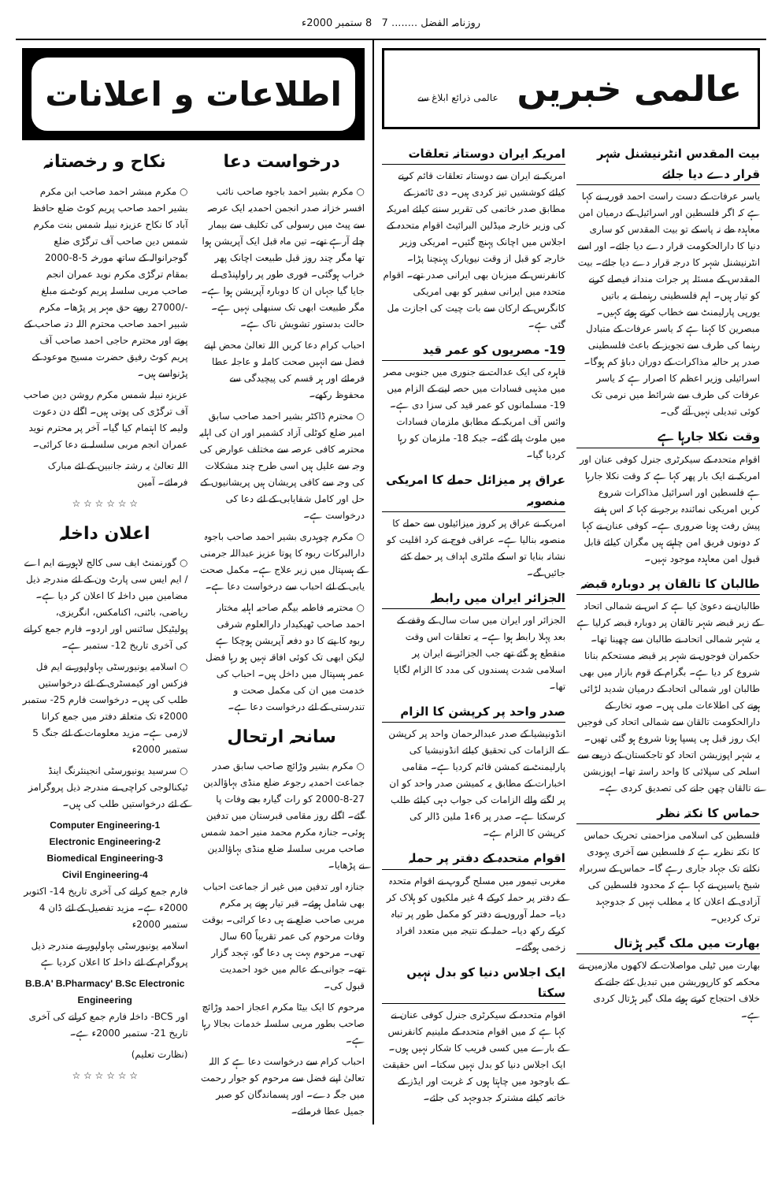روزنامہ الفضل ........ 7 8 ستمبر 2000ء
عالمی خبریں
عالمی ذرائع ابلاغ سے
بیت المقدس انٹرنیشنل شہر قرار دے دیا جائے
یاسر عرفات کے دست راست احمد قوریہ نے کہا ہے کہ اگر فلسطین اور اسرائیل کے درمیان امن معاہدہ طے نہ پاسکے تو بیت المقدس کو ساری دنیا کا دارالحکومت قرار دے دیا جائے۔ اور اسے انٹرنیشنل شہر کا درجہ قرار دے دیا جائے۔ بیت المقدس کے مسئلہ پر جرات مندانہ فیصلے کرنے کو تیار ہیں۔ اہم فلسطینی رہنما نے یہ باتیں یورپی پارلیمنٹ سے خطاب کرتے ہوئے کہیں۔ مبصرین کا کہنا ہے کہ یاسر عرفات کے متبادل رہنما کی طرف سے تجویز کے باعث فلسطینی صدر پر حالیہ مذاکرات کے دوران دباؤ کم ہوگا۔ اسرائیلی وزیر اعظم کا اصرار ہے کہ یاسر عرفات کی طرف سے شرائط میں نرمی تک کوئی تبدیلی نہیں آئے گی۔
وقت نکلا جارہا ہے
اقوام متحدہ کے سیکرٹری جنرل کوفی عنان اور امریکہ نے ایک بار پھر کہا ہے کہ وقت نکلا جارہا ہے فلسطین اور اسرائیل مذاکرات شروع کریں امریکی نمائندہ برجر نے کہا کہ اس ہفتے پیش رفت ہونا ضروری ہے۔ کوفی عنان نے کہا کہ دونوں فریق امن چاہتے ہیں مگران کیلئے قابل قبول امن معاہدہ موجود نہیں۔
طالبان کا تالقان پر دوبارہ قبضہ
طالبان نے دعویٰ کیا ہے کہ اس نے شمالی اتحاد کے زیر قبضہ شہر تالقان پر دوبارہ قبضہ کرلیا ہے یہ شہر شمالی اتحاد نے طالبان سے چھینا تھا۔ حکمران فوجوں نے شہر پر قبضہ مستحکم بنانا شروع کر دیا ہے۔ بگرام کے قوم بازار میں بھی طالبان اور شمالی اتحاد کے درمیان شدید لڑائی ہونے کی اطلاعات ملی ہیں۔ صوبہ تخار کے دارالحکومت تالقان سے شمالی اتحاد کی فوجیں ایک روز قبل ہی پسپا ہونا شروع ہو گئی تھیں۔ یہ شہر اپوزیشن اتحاد کو تاجکستان کے ذریعے سے اسلحہ کی سپلائی کا واحد راستہ تھا۔ اپوزیشن نے تالقان چھن جانے کی تصدیق کردی ہے۔
حماس کا نکتہ نظر
فلسطین کی اسلامی مزاحمتی تحریک حماس کا نکتہ نظریہ ہے کہ فلسطین سے آخری یہودی نکلنے تک جہاد جاری رہے گا۔ حماس کے سربراہ شیخ یاسین نے کہا ہے کہ محدود فلسطین کی آزادی کے اعلان کا یہ مطلب نہیں کہ جدوجہد ترک کردیں۔
بھارت میں ملک گیر ہڑتال
بھارت میں ٹیلی مواصلات کے لاکھوں ملازمین نے محکمہ کو کارپوریشن میں تبدیل کئے جانے کے خلاف احتجاج کرتے ہوئے ملک گیر ہڑتال کردی ہے۔
امریکہ ایران دوستانہ تعلقات
امریکہ نے ایران سے دوستانہ تعلقات قائم کرنے کیلئے کوششیں تیز کردی ہیں۔ دی ٹائمز کے مطابق صدر خاتمی کی تقریر سننے کیلئے امریکہ کی وزیر خارجہ میڈلین البرائیٹ اقوام متحدہ کے اجلاس میں اچانک پہنچ گئیں۔ امریکی وزیر خارجہ کو قبل از وقت نیویارک پہنچنا پڑا۔ کانفرنس کے میزبان بھی ایرانی صدر تھے۔ اقوام متحدہ میں ایرانی سفیر کو بھی امریکی کانگرس کے ارکان سے بات چیت کی اجازت مل گئی ہے۔
19- مصریوں کو عمر قید
قاہرہ کی ایک عدالت نے جنوری میں جنوبی مصر میں مذہبی فسادات میں حصہ لینے کے الزام میں 19- مسلمانوں کو عمر قید کی سزا دی ہے۔ وائس آف امریکہ کے مطابق ملزمان فسادات میں ملوث پائے گئے۔ جبکہ 18- ملزمان کو رہا کردیا گیا۔
عراق پر میزائل حملے کا امریکی منصوبہ
امریکہ نے عراق پر کروز میزائیلوں سے حملے کا منصوبہ بنالیا ہے۔ عراقی فوج نے کرد اقلیت کو نشانہ بنایا تو اسکے ملٹری اہداف پر حملے کئے جائیں گے۔
الجزائر ایران میں رابطہ
الجزائر اور ایران میں سات سال کے وقفے کے بعد پہلا رابطہ ہوا ہے۔ یہ تعلقات اس وقت منقطع ہو گئے تھے جب الجزائر نے ایران پر اسلامی شدت پسندوں کی مدد کا الزام لگایا تھا۔
صدر واحد پر کرپشن کا الزام
انڈونیشیا کے صدر عبدالرحمان واحد پر کرپشن کے الزامات کی تحقیق کیلئے انڈونیشیا کی پارلیمنٹ نے کمشن قائم کردیا ہے۔ مقامی اخبارات کے مطابق یہ کمیشن صدر واحد کو ان پر لگنے والے الزامات کی جواب دہی کیلئے طلب کرسکتا ہے۔ صدر پر 6ء1 ملین ڈالر کی کرپشن کا الزام ہے۔
اقوام متحدہ کے دفتر پر حملہ
مغربی تیمور میں مسلح گروپ نے اقوام متحدہ کے دفتر پر حملہ کرکے 4 غیر ملکیوں کو ہلاک کر دیا۔ حملہ آوروں نے دفتر کو مکمل طور پر تباہ کرکے رکھ دیا۔ حملہ کے نتیجہ میں متعدد افراد زخمی ہوگئے۔
ایک اجلاس دنیا کو بدل نہیں سکتا
اقوام متحدہ کے سیکرٹری جنرل کوفی عنان نے کہا ہے کہ میں اقوام متحدہ کے ملینیم کانفرنس کے بارے میں کسی فریب کا شکار نہیں ہوں۔ ایک اجلاس دنیا کو بدل نہیں سکتا۔ اس حقیقت کے باوجود میں چاہتا ہوں کہ غربت اور ایڈز کے خاتمہ کیلئے مشترکہ جدوجہد کی جائے۔
اطلاعات و اعلانات
درخواست دعا
○ مکرم بشیر احمد باجوہ صاحب نائب افسر خزانہ صدر انجمن احمدیہ ایک عرصہ سے پیٹ میں رسولی کی تکلیف سے بیمار چلے آرہے تھے۔ تین ماہ قبل ایک آپریشن ہوا تھا مگر چند روز قبل طبیعت اچانک پھر خراب ہوگئی۔ فوری طور پر راولپنڈی لے جایا گیا جہاں ان کا دوبارہ آپریشن ہوا ہے۔ مگر طبیعت ابھی تک سنبھلی نہیں ہے۔ حالت بدستور تشویش ناک ہے۔
احباب کرام دعا کریں اللہ تعالیٰ محض اپنے فضل سے انہیں صحت کاملہ و عاجلہ عطا فرمائے اور ہر قسم کی پیچیدگی سے محفوظ رکھے۔
○ محترم ڈاکٹر بشیر احمد صاحب سابق امیر ضلع کوٹلی آزاد کشمیر اور ان کی اہلیہ محترمہ کافی عرصہ سے مختلف عوارض کی وجہ سے علیل ہیں اسی طرح چند مشکلات کی وجہ سے کافی پریشان ہیں پریشانیوں کے حل اور کامل شفایابی کے لئے دعا کی درخواست ہے۔
○ مکرم چوہدری بشیر احمد صاحب باجوہ دارالبرکات ربوہ کا پوتا عزیز عبداللہ جرمنی کے ہسپتال میں زیر علاج ہے۔ مکمل صحت یابی کے لئے احباب سے درخواست دعا ہے۔
○ محترمہ فاطمہ بیگم صاحبہ اہلیہ مختار احمد صاحب ٹھیکیدار دارالعلوم شرقی ربوہ کا پتے کا دو دفعہ آپریشن ہوچکا ہے لیکن ابھی تک کوئی افاقہ نہیں ہو رہا فضل عمر ہسپتال میں داخل ہیں۔ احباب کی خدمت میں ان کی مکمل صحت و تندرستی کے لئے درخواست دعا ہے۔
سانحہ ارتحال
○ مکرم بشیر وڑائچ صاحب سابق صدر جماعت احمدیہ رجوعہ ضلع منڈی بہاؤالدین 27-8-2000 کو رات گیارہ بجے وفات پا گئے۔ اگلے روز مقامی قبرستان میں تدفین ہوئی۔ جنازہ مکرم محمد منیر احمد شمس صاحب مربی سلسلہ ضلع منڈی بہاؤالدین نے پڑھایا۔
جنازہ اور تدفین میں غیر از جماعت احباب بھی شامل ہوئے۔ قبر تیار ہونے پر مکرم مربی صاحب ضلع نے ہی دعا کرائی۔ بوقت وفات مرحوم کی عمر تقریباً 60 سال تھی۔ مرحوم بہت ہی دعا گو، تہجد گزار تھے۔ جوانی کے عالم میں خود احمدیت قبول کی۔
مرحوم کا ایک بیٹا مکرم اعجاز احمد وڑائچ صاحب بطور مربی سلسلہ خدمات بجالا رہا ہے۔
احباب کرام سے درخواست دعا ہے کہ اللہ تعالیٰ اپنے فضل سے مرحوم کو جوار رحمت میں جگہ دے۔ اور پسماندگان کو صبر جمیل عطا فرمائے۔
نکاح و رخصتانہ
○ مکرم مبشر احمد صاحب ابن مکرم بشیر احمد صاحب پریم کوٹ ضلع حافظ آباد کا نکاح عزیزہ نبیلہ شمس بنت مکرم شمس دین صاحب آف ترگڑی ضلع گوجرانوالہ کے ساتھ مورخہ 5-8-2000 بمقام ترگڑی مکرم نوید عمران انجم صاحب مربی سلسلہ پریم کوٹ نے مبلغ -/27000 روپے حق مہر پر پڑھا۔ مکرم شبیر احمد صاحب محترم اللہ دتہ صاحب کے پوتے اور محترم حاجی احمد صاحب آف پریم کوٹ رفیق حضرت مسیح موعود کے پڑنواسے ہیں۔
عزیزہ نبیلہ شمس مکرم روشن دین صاحب آف ترگڑی کی پوتی ہیں۔ اگلے دن دعوت ولیمہ کا اہتمام کیا گیا۔ آخر پر محترم نوید عمران انجم مربی سلسلہ نے دعا کرائی۔
اللہ تعالیٰ یہ رشتہ جانبین کے لئے مبارک فرمائے۔ آمین
☆ ☆ ☆ ☆ ☆ ☆
اعلان داخلہ
○ گورنمنٹ ایف سی کالج لاہور نے ایم اے / ایم ایس سی پارٹ ون کے لئے مندرجہ ذیل مضامین میں داخلہ کا اعلان کر دیا ہے۔ ریاضی، باٹنی، اکنامکس، انگریزی، پولیٹیکل سائنس اور اردو۔ فارم جمع کرانے کی آخری تاریخ 12- ستمبر ہے۔
○ اسلامیہ یونیورسٹی بہاولپور نے ایم فل فزکس اور کیمسٹری کے لئے درخواستیں طلب کی ہیں۔ درخواست فارم 25- ستمبر 2000ء تک متعلقہ دفتر میں جمع کرانا لازمی ہے۔ مزید معلومات کے لئے جنگ 5 ستمبر 2000ء
○ سرسید یونیورسٹی انجینئرنگ اینڈ ٹیکنالوجی کراچی نے مندرجہ ذیل پروگرامز کے لئے درخواستیں طلب کی ہیں۔
Computer Engineering-1
Electronic Engineering-2
Biomedical Engineering-3
Civil Engineering-4
فارم جمع کرانے کی آخری تاریخ 14- اکتوبر 2000ء ہے۔ مزید تفصیل کے لئے ڈان 4 ستمبر 2000ء
اسلامیہ یونیورسٹی بہاولپور نے مندرجہ ذیل پروگرام کے لئے داخلہ کا اعلان کردیا ہے
B.B.A' B.Pharmacy' B.Sc Electronic Engineering
اور BCS- داخلہ فارم جمع کرانے کی آخری تاریخ 21- ستمبر 2000ء ہے۔
(نظارت تعلیم)
☆ ☆ ☆ ☆ ☆ ☆